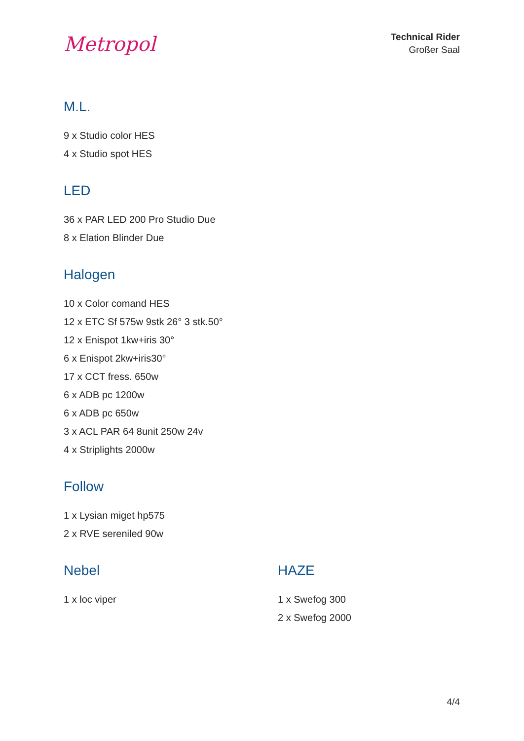Metropol
Technical Rider
Großer Saal
M.L.
9 x Studio color HES
4 x Studio spot HES
LED
36 x PAR LED 200 Pro Studio Due
8 x Elation Blinder Due
Halogen
10 x Color comand HES
12 x ETC Sf 575w 9stk 26° 3 stk.50°
12 x Enispot 1kw+iris 30°
6 x Enispot 2kw+iris30°
17 x CCT fress. 650w
6 x ADB pc 1200w
6 x ADB pc 650w
3 x ACL PAR 64 8unit 250w 24v
4 x Striplights 2000w
Follow
1 x Lysian miget hp575
2 x RVE sereniled 90w
Nebel
1 x loc viper
HAZE
1 x Swefog 300
2 x Swefog 2000
4/4